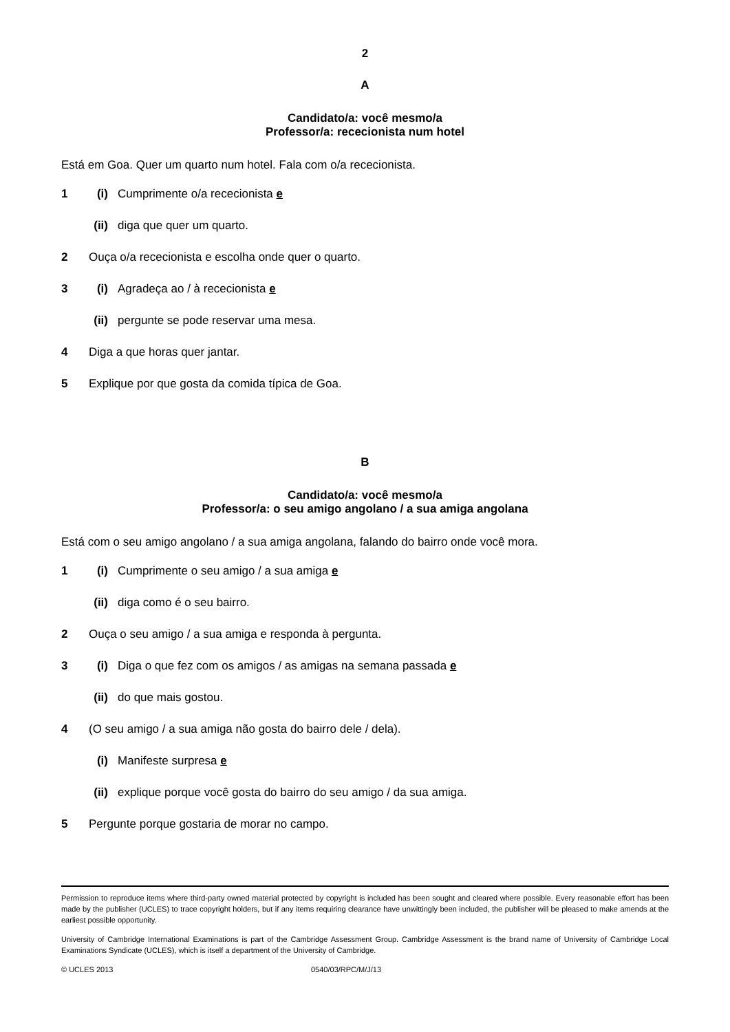2
A
Candidato/a: você mesmo/a
Professor/a: rececionista num hotel
Está em Goa. Quer um quarto num hotel. Fala com o/a rececionista.
1 (i) Cumprimente o/a rececionista e
(ii) diga que quer um quarto.
2 Ouça o/a rececionista e escolha onde quer o quarto.
3 (i) Agradeça ao / à rececionista e
(ii) pergunte se pode reservar uma mesa.
4 Diga a que horas quer jantar.
5 Explique por que gosta da comida típica de Goa.
B
Candidato/a: você mesmo/a
Professor/a: o seu amigo angolano / a sua amiga angolana
Está com o seu amigo angolano / a sua amiga angolana, falando do bairro onde você mora.
1 (i) Cumprimente o seu amigo / a sua amiga e
(ii) diga como é o seu bairro.
2 Ouça o seu amigo / a sua amiga e responda à pergunta.
3 (i) Diga o que fez com os amigos / as amigas na semana passada e
(ii) do que mais gostou.
4 (O seu amigo / a sua amiga não gosta do bairro dele / dela).
(i) Manifeste surpresa e
(ii) explique porque você gosta do bairro do seu amigo / da sua amiga.
5 Pergunte porque gostaria de morar no campo.
Permission to reproduce items where third-party owned material protected by copyright is included has been sought and cleared where possible. Every reasonable effort has been made by the publisher (UCLES) to trace copyright holders, but if any items requiring clearance have unwittingly been included, the publisher will be pleased to make amends at the earliest possible opportunity.
University of Cambridge International Examinations is part of the Cambridge Assessment Group. Cambridge Assessment is the brand name of University of Cambridge Local Examinations Syndicate (UCLES), which is itself a department of the University of Cambridge.
© UCLES 2013 0540/03/RPC/M/J/13